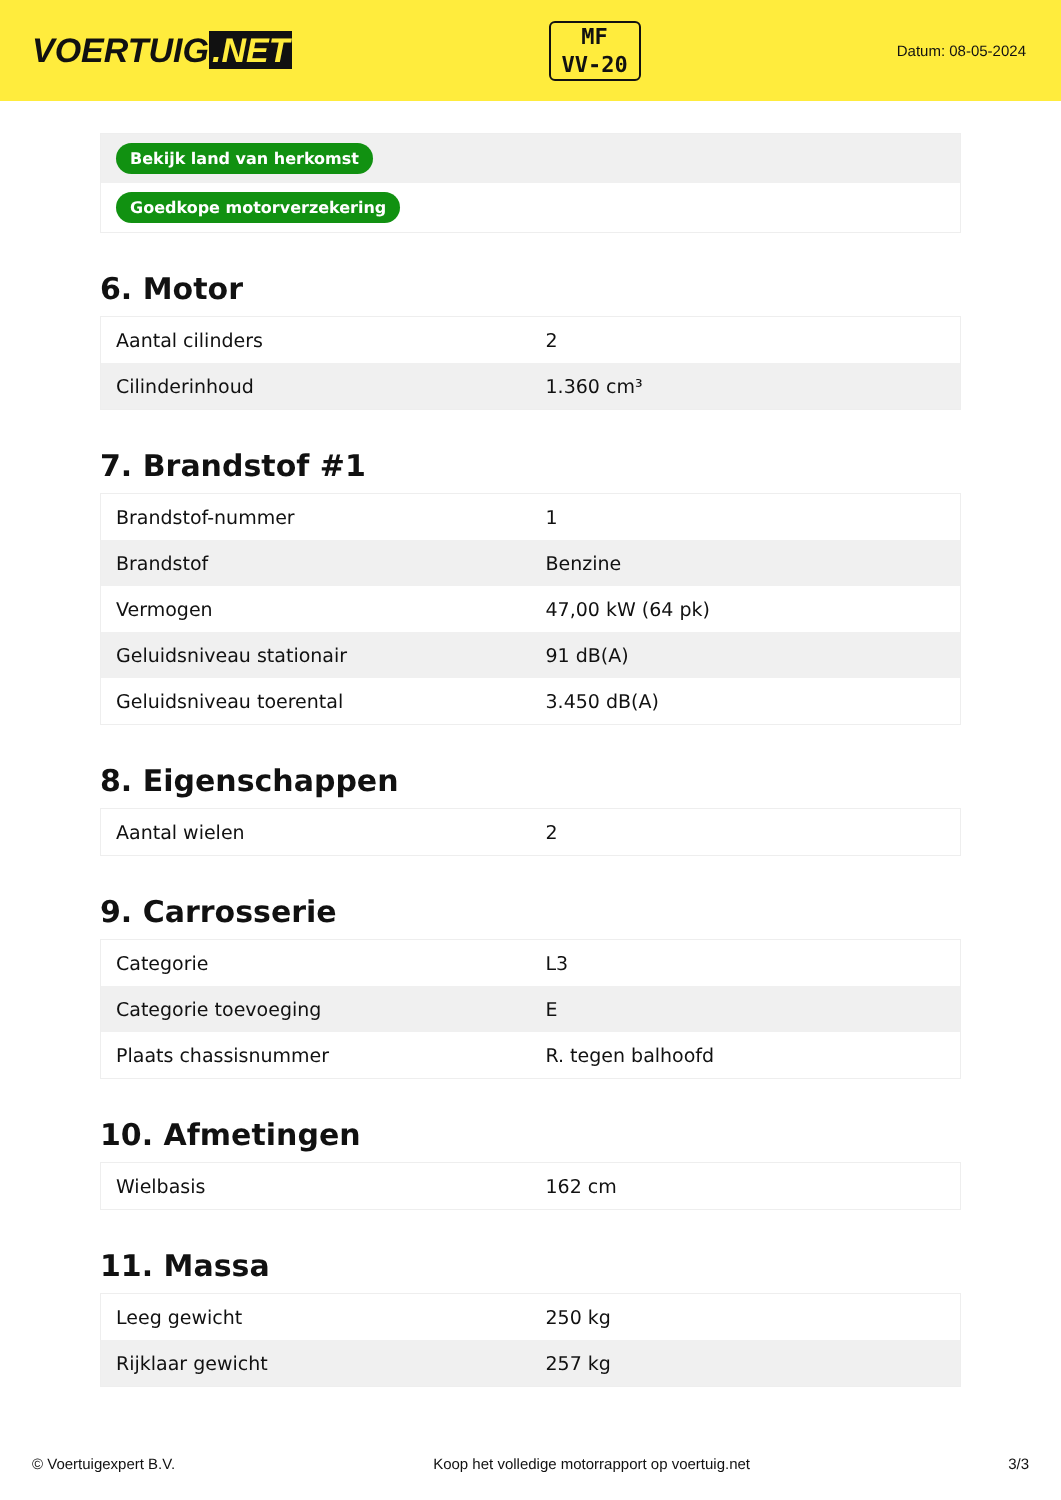VOERTUIG.NET
MF
VV-20
Datum: 08-05-2024
| Bekijk land van herkomst |
| Goedkope motorverzekering |
6. Motor
| Aantal cilinders | 2 |
| Cilinderinhoud | 1.360 cm³ |
7. Brandstof #1
| Brandstof-nummer | 1 |
| Brandstof | Benzine |
| Vermogen | 47,00 kW (64 pk) |
| Geluidsniveau stationair | 91 dB(A) |
| Geluidsniveau toerental | 3.450 dB(A) |
8. Eigenschappen
| Aantal wielen | 2 |
9. Carrosserie
| Categorie | L3 |
| Categorie toevoeging | E |
| Plaats chassisnummer | R. tegen balhoofd |
10. Afmetingen
| Wielbasis | 162 cm |
11. Massa
| Leeg gewicht | 250 kg |
| Rijklaar gewicht | 257 kg |
© Voertuigexpert B.V. Koop het volledige motorrapport op voertuig.net 3/3